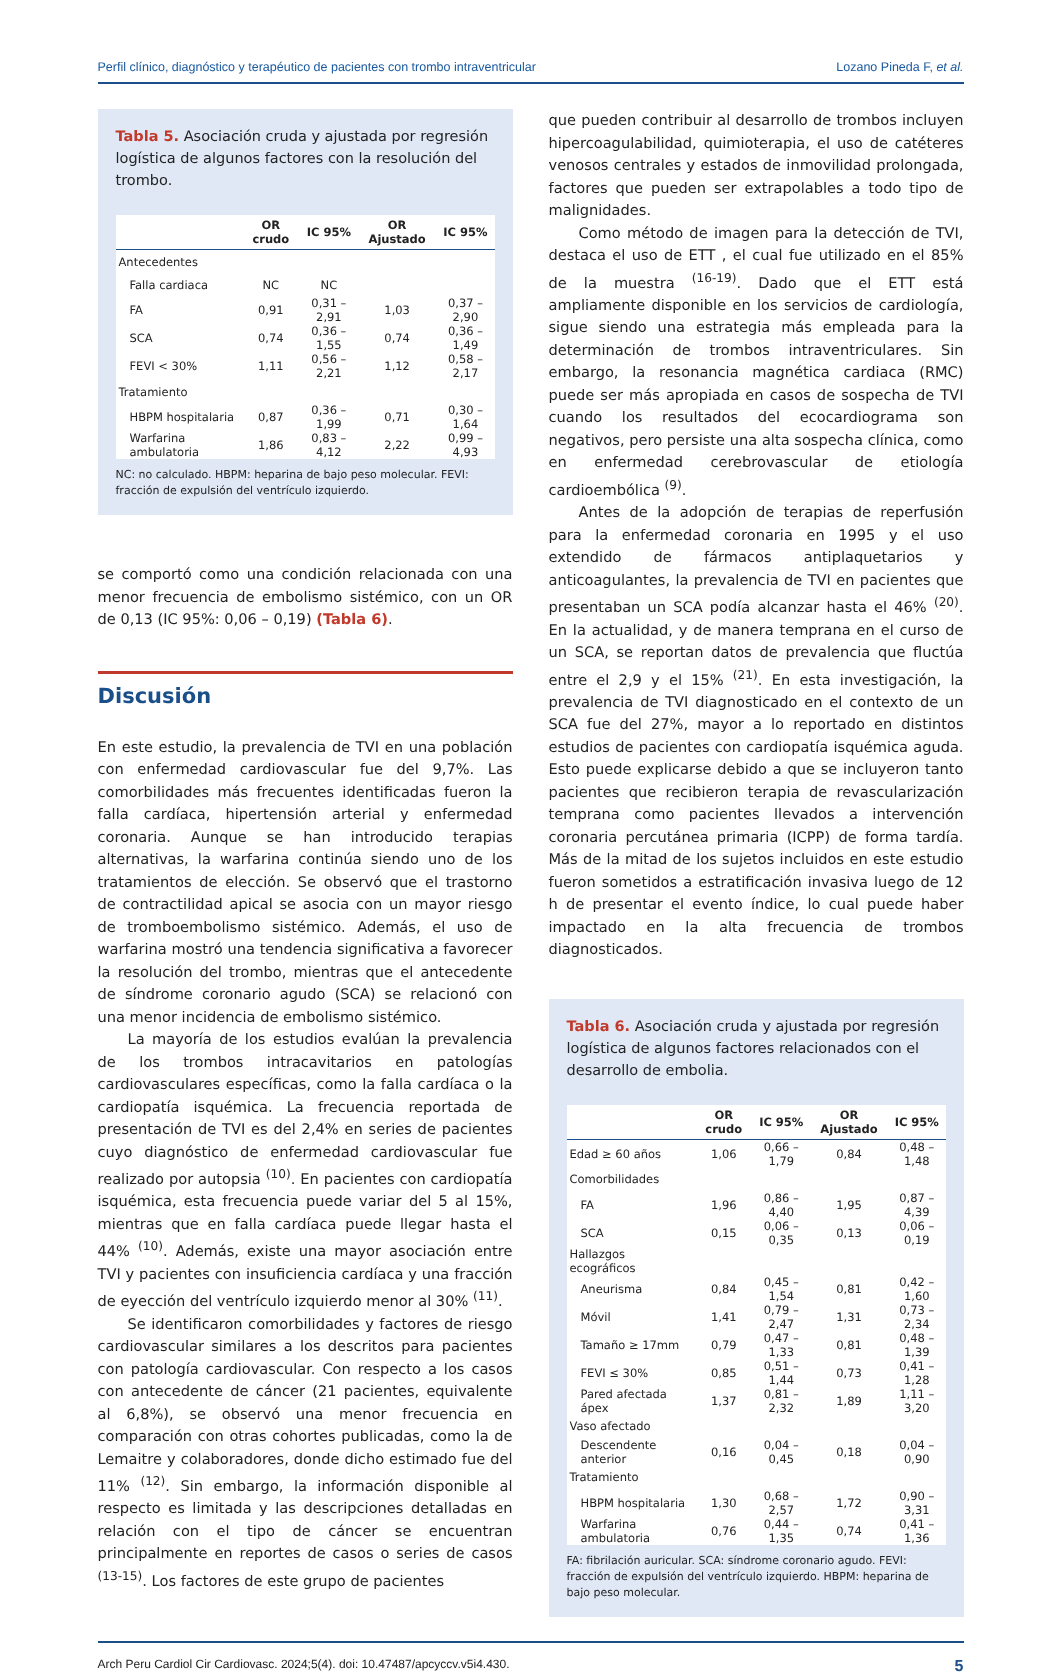Perfil clínico, diagnóstico y terapéutico de pacientes con trombo intraventricular Lozano Pineda F, et al.
Tabla 5. Asociación cruda y ajustada por regresión logística de algunos factores con la resolución del trombo.
| | OR crudo | IC 95% | OR Ajustado | IC 95% |
| --- | --- | --- | --- | --- |
| Antecedentes | | | | |
| Falla cardiaca | NC | NC | | |
| FA | 0,91 | 0,31 – 2,91 | 1,03 | 0,37 – 2,90 |
| SCA | 0,74 | 0,36 – 1,55 | 0,74 | 0,36 – 1,49 |
| FEVI < 30% | 1,11 | 0,56 – 2,21 | 1,12 | 0,58 – 2,17 |
| Tratamiento | | | | |
| HBPM hospitalaria | 0,87 | 0,36 – 1,99 | 0,71 | 0,30 – 1,64 |
| Warfarina ambulatoria | 1,86 | 0,83 – 4,12 | 2,22 | 0,99 – 4,93 |
NC: no calculado. HBPM: heparina de bajo peso molecular. FEVI: fracción de expulsión del ventrículo izquierdo.
se comportó como una condición relacionada con una menor frecuencia de embolismo sistémico, con un OR de 0,13 (IC 95%: 0,06 – 0,19) (Tabla 6).
Discusión
En este estudio, la prevalencia de TVI en una población con enfermedad cardiovascular fue del 9,7%. Las comorbilidades más frecuentes identificadas fueron la falla cardíaca, hipertensión arterial y enfermedad coronaria. Aunque se han introducido terapias alternativas, la warfarina continúa siendo uno de los tratamientos de elección. Se observó que el trastorno de contractilidad apical se asocia con un mayor riesgo de tromboembolismo sistémico. Además, el uso de warfarina mostró una tendencia significativa a favorecer la resolución del trombo, mientras que el antecedente de síndrome coronario agudo (SCA) se relacionó con una menor incidencia de embolismo sistémico.
La mayoría de los estudios evalúan la prevalencia de los trombos intracavitarios en patologías cardiovasculares específicas, como la falla cardíaca o la cardiopatía isquémica. La frecuencia reportada de presentación de TVI es del 2,4% en series de pacientes cuyo diagnóstico de enfermedad cardiovascular fue realizado por autopsia <sup>(10)</sup>. En pacientes con cardiopatía isquémica, esta frecuencia puede variar del 5 al 15%, mientras que en falla cardíaca puede llegar hasta el 44% <sup>(10)</sup>. Además, existe una mayor asociación entre TVI y pacientes con insuficiencia cardíaca y una fracción de eyección del ventrículo izquierdo menor al 30% <sup>(11)</sup>.
Se identificaron comorbilidades y factores de riesgo cardiovascular similares a los descritos para pacientes con patología cardiovascular. Con respecto a los casos con antecedente de cáncer (21 pacientes, equivalente al 6,8%), se observó una menor frecuencia en comparación con otras cohortes publicadas, como la de Lemaitre y colaboradores, donde dicho estimado fue del 11% <sup>(12)</sup>. Sin embargo, la información disponible al respecto es limitada y las descripciones detalladas en relación con el tipo de cáncer se encuentran principalmente en reportes de casos o series de casos <sup>(13-15)</sup>. Los factores de este grupo de pacientes
que pueden contribuir al desarrollo de trombos incluyen hipercoagulabilidad, quimioterapia, el uso de catéteres venosos centrales y estados de inmovilidad prolongada, factores que pueden ser extrapolables a todo tipo de malignidades.
Como método de imagen para la detección de TVI, destaca el uso de ETT , el cual fue utilizado en el 85% de la muestra <sup>(16-19)</sup>. Dado que el ETT está ampliamente disponible en los servicios de cardiología, sigue siendo una estrategia más empleada para la determinación de trombos intraventriculares. Sin embargo, la resonancia magnética cardiaca (RMC) puede ser más apropiada en casos de sospecha de TVI cuando los resultados del ecocardiograma son negativos, pero persiste una alta sospecha clínica, como en enfermedad cerebrovascular de etiología cardioembólica <sup>(9)</sup>.
Antes de la adopción de terapias de reperfusión para la enfermedad coronaria en 1995 y el uso extendido de fármacos antiplaquetarios y anticoagulantes, la prevalencia de TVI en pacientes que presentaban un SCA podía alcanzar hasta el 46% <sup>(20)</sup>. En la actualidad, y de manera temprana en el curso de un SCA, se reportan datos de prevalencia que fluctúa entre el 2,9 y el 15% <sup>(21)</sup>. En esta investigación, la prevalencia de TVI diagnosticado en el contexto de un SCA fue del 27%, mayor a lo reportado en distintos estudios de pacientes con cardiopatía isquémica aguda. Esto puede explicarse debido a que se incluyeron tanto pacientes que recibieron terapia de revascularización temprana como pacientes llevados a intervención coronaria percutánea primaria (ICPP) de forma tardía. Más de la mitad de los sujetos incluidos en este estudio fueron sometidos a estratificación invasiva luego de 12 h de presentar el evento índice, lo cual puede haber impactado en la alta frecuencia de trombos diagnosticados.
Tabla 6. Asociación cruda y ajustada por regresión logística de algunos factores relacionados con el desarrollo de embolia.
| | OR crudo | IC 95% | OR Ajustado | IC 95% |
| --- | --- | --- | --- | --- |
| Edad ≥ 60 años | 1,06 | 0,66 – 1,79 | 0,84 | 0,48 – 1,48 |
| Comorbilidades | | | | |
| FA | 1,96 | 0,86 – 4,40 | 1,95 | 0,87 – 4,39 |
| SCA | 0,15 | 0,06 – 0,35 | 0,13 | 0,06 – 0,19 |
| Hallazgos ecográficos | | | | |
| Aneurisma | 0,84 | 0,45 – 1,54 | 0,81 | 0,42 – 1,60 |
| Móvil | 1,41 | 0,79 – 2,47 | 1,31 | 0,73 – 2,34 |
| Tamaño ≥ 17mm | 0,79 | 0,47 – 1,33 | 0,81 | 0,48 – 1,39 |
| FEVI ≤ 30% | 0,85 | 0,51 – 1,44 | 0,73 | 0,41 – 1,28 |
| Pared afectada ápex | 1,37 | 0,81 – 2,32 | 1,89 | 1,11 – 3,20 |
| Vaso afectado | | | | |
| Descendente anterior | 0,16 | 0,04 – 0,45 | 0,18 | 0,04 – 0,90 |
| Tratamiento | | | | |
| HBPM hospitalaria | 1,30 | 0,68 – 2,57 | 1,72 | 0,90 – 3,31 |
| Warfarina ambulatoria | 0,76 | 0,44 – 1,35 | 0,74 | 0,41 – 1,36 |
FA: fibrilación auricular. SCA: síndrome coronario agudo. FEVI: fracción de expulsión del ventrículo izquierdo. HBPM: heparina de bajo peso molecular.
Arch Peru Cardiol Cir Cardiovasc. 2024;5(4). doi: 10.47487/apcyccv.v5i4.430. 5